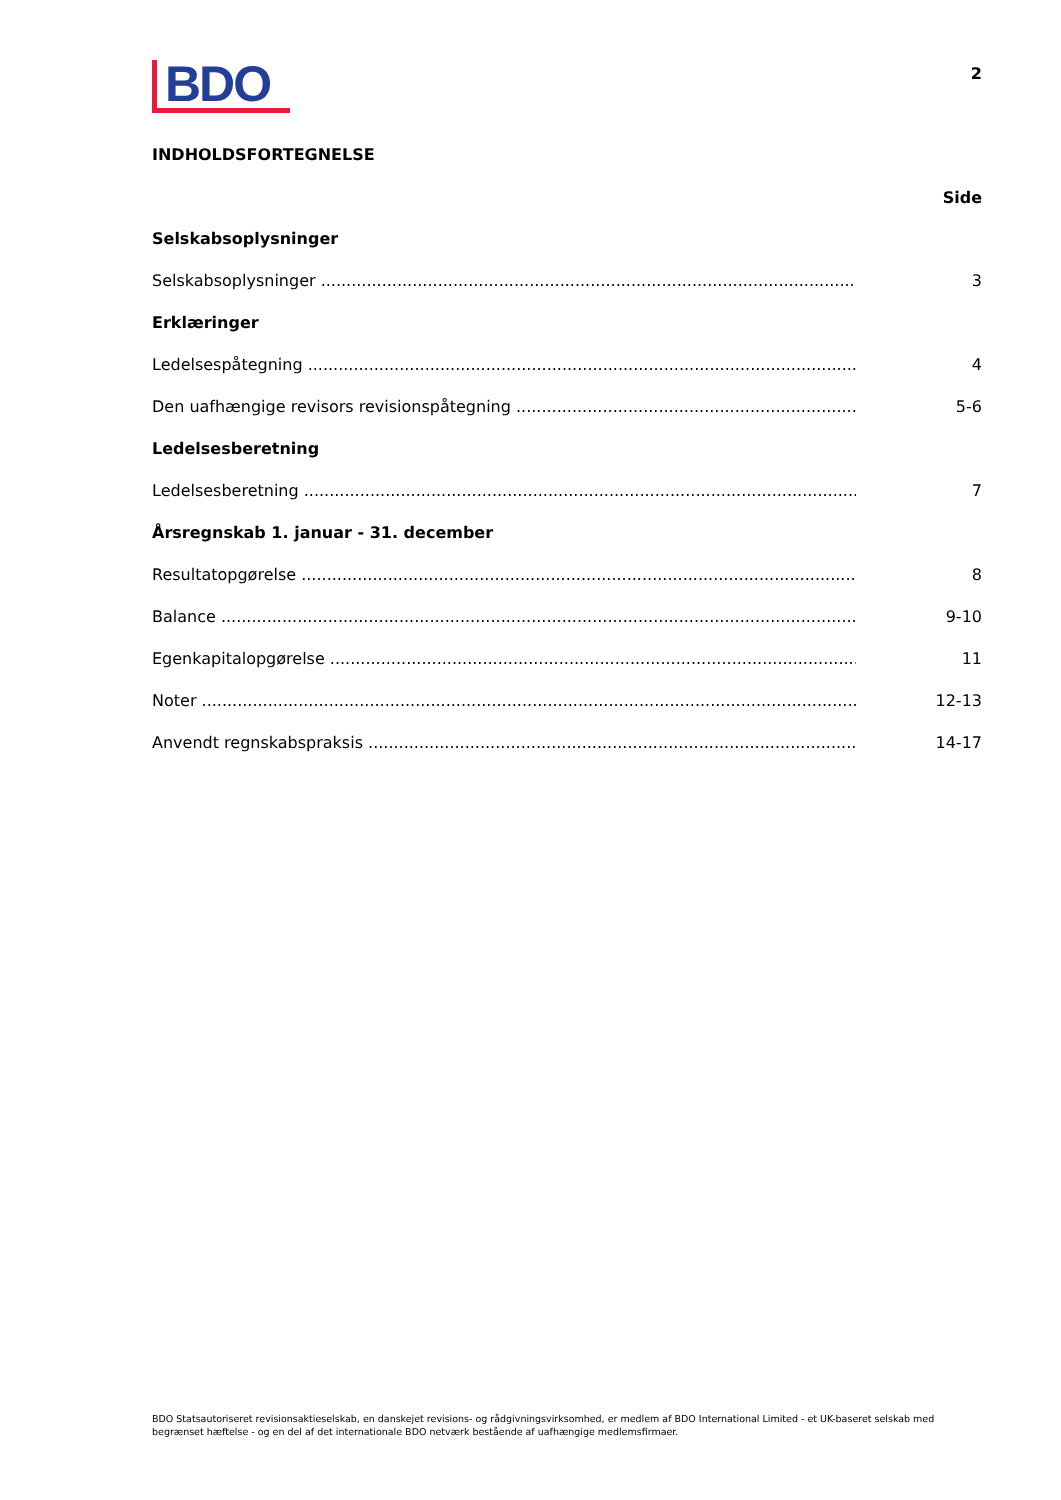BDO
2
INDHOLDSFORTEGNELSE
Side
Selskabsoplysninger
Selskabsoplysninger 3
Erklæringer
Ledelsespåtegning 4
Den uafhængige revisors revisionspåtegning 5-6
Ledelsesberetning
Ledelsesberetning 7
Årsregnskab 1. januar - 31. december
Resultatopgørelse 8
Balance 9-10
Egenkapitalopgørelse 11
Noter 12-13
Anvendt regnskabspraksis 14-17
BDO Statsautoriseret revisionsaktieselskab, en danskejet revisions- og rådgivningsvirksomhed, er medlem af BDO International Limited - et UK-baseret selskab med begrænset hæftelse - og en del af det internationale BDO netværk bestående af uafhængige medlemsfirmaer.